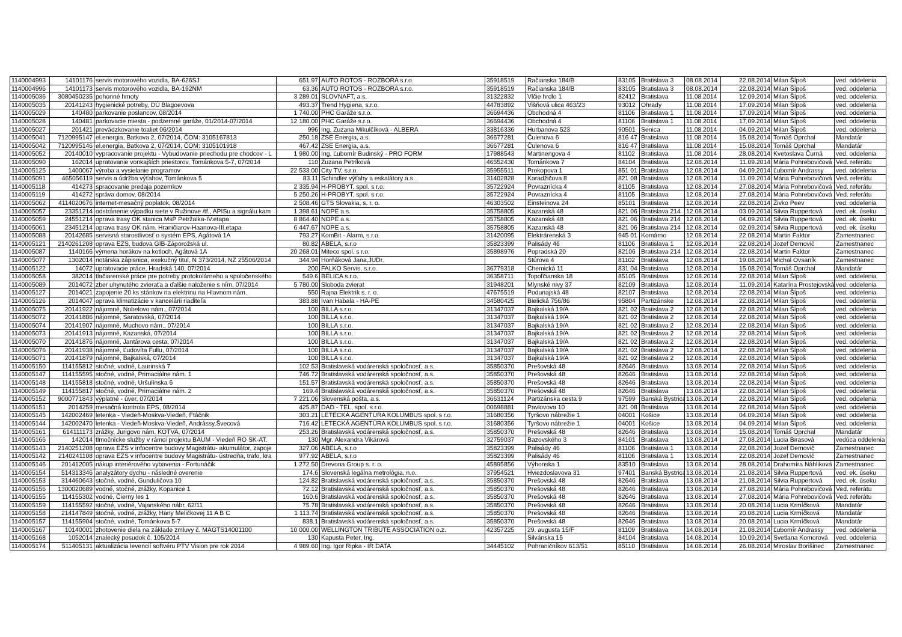| 1140004993 | 14101176 | servis motorového vozidla, BA-626SJ | 651.97 | AUTO ROTOS - ROZBORA s.r.o. | 35918519 | Račianska 184/B | 83105 | Bratislava 3 | 08.08.2014 | 22.08.2014 | Milan Šípoš | ved. oddelenia |
| 1140004996 | 14101173 | servis motorového vozidla, BA-192NM | 63.36 | AUTO ROTOS - ROZBORA s.r.o. | 35918519 | Račianska 184/B | 83105 | Bratislava 3 | 08.08.2014 | 22.08.2014 | Milan Šípoš | ved. oddelenia |
| 1140005036 | 3080450235 | pohonné hmoty | 3 289.01 | SLOVNAFT, a.s. | 31322832 | Vlčie hrdlo 1 | 82412 | Bratislava | 11.08.2014 | 12.09.2014 | Milan Šípoš | ved. oddelenia |
| 1140005035 | 20141243 | hygienické potreby, DÚ Blagoevova | 493.37 | Trend Hygiena, s.r.o. | 44783892 | Višňová ulica 463/23 | 93012 | Ohrady | 11.08.2014 | 17.09.2014 | Milan Šípoš | ved. oddelenia |
| 1140005029 | 140480 | parkovanie poslancov, 08/2014 | 1 740.00 | PHC Garáže s.r.o. | 36694436 | Obchodná 4 | 81106 | Bratislava 1 | 11.08.2014 | 17.09.2014 | Milan Šípoš | ved. oddelenia |
| 1140005028 | 140481 | parkovacie miesta - podzemné garáže, 01/2014-07/2014 | 12 180.00 | PHC Garáže s.r.o. | 36694436 | Obchodná 4 | 81106 | Bratislava 1 | 11.08.2014 | 17.09.2014 | Milan Šípoš | ved. oddelenia |
| 1140005027 | 201421 | prevádzkovanie toaliet 06/2014 | 996 | Ing. Zuzana Mikulčíková - ALBERA | 33816336 | Hurbanova 523 | 90501 | Senica | 11.08.2014 | 04.09.2014 | Milan Šípoš | ved. oddelenia |
| 1140005041 | 7120995147 | el.energia, Batkova 2, 07/2014, ČOM: 3105167813 | 250.18 | ZSE Energia, a.s. | 36677281 | Čulenova 6 | 816 47 | Bratislava | 11.08.2014 | 15.08.2014 | Tomáš Oprchal | Mandatár |
| 1140005042 | 7120995146 | el.energia, Batkova 2, 07/2014, ČOM: 3105101918 | 467.42 | ZSE Energia, a.s. | 36677281 | Čulenova 6 | 816 47 | Bratislava | 11.08.2014 | 15.08.2014 | Tomáš Oprchal | Mandatár |
| 1140005052 | 20140010 | vypracovanie projektu - Vybudovanie priechodu pre chodcov - L | 1 980.00 | Ing. Ľubomír Budinský - PRO FORM | 17988543 | Martinengova 4 | 81102 | Bratislava | 11.08.2014 | 28.08.2014 | Kvetoslava Čurná | ved. oddelenia |
| 1140005090 | 162014 | upratovanie vonkajších priestorov, Tománkova 5-7, 07/2014 | 110 | Zuzana Petríková | 46552430 | Tománkova 7 | 84104 | Bratislava | 12.08.2014 | 11.09.2014 | Mária Pohrebovičová | Ved. referátu |
| 1140005125 | 1400067 | výroba a vysielanie programov | 22 533.00 | City TV, s.r.o. | 35955511 | Prokopova 1 | 851 01 | Bratislava | 12.08.2014 | 04.09.2014 | Ľubomír Andrassy | ved. oddelenia |
| 1140005091 | 465056119 | servis a údržba výťahov, Tománkova 5 | 83.11 | Schindler výťahy a eskalátory a.s. | 31402828 | Karadžičova 8 | 821 08 | Bratislava | 12.08.2014 | 11.09.2014 | Mária Pohrebovičová | Ved. referátu |
| 1140005118 | 414273 | spracovanie predaja pozemkov | 2 335.94 | H-PROBYT, spol. s r.o. | 35722924 | Povraznícka 4 | 81105 | Bratislava | 12.08.2014 | 27.08.2014 | Mária Pohrebovičová | Ved. referátu |
| 1140005119 | 414272 | správa domov, 08/2014 | 5 250.26 | H-PROBYT, spol. s r.o. | 35722924 | Povraznícka 4 | 81105 | Bratislava | 12.08.2014 | 27.08.2014 | Mária Pohrebovičová | Ved. referátu |
| 1140005062 | 4114020676 | internet-mesačný poplatok, 08/2014 | 2 508.46 | GTS Slovakia, s. r. o. | 46303502 | Einsteinova 24 | 85101 | Bratislava | 12.08.2014 | 22.08.2014 | Živko Peev | ved. oddelenia |
| 1140005057 | 23351214 | odstránenie výpadku siete v Ružinove /tf., APISu a signálu kam | 1 398.61 | NOPE a.s. | 35758805 | Kazanská 48 | 821 06 | Bratislava 214 | 12.08.2014 | 03.09.2014 | Silvia Ruppertová | ved. ek. úseku |
| 1140005059 | 24551214 | oprava trasy OK stanica MsP Petržalka-IV.etapa | 8 864.40 | NOPE a.s. | 35758805 | Kazanská 48 | 821 06 | Bratislava 214 | 12.08.2014 | 04.09.2014 | Silvia Ruppertová | ved. ek. úseku |
| 1140005061 | 23451214 | oprava trasy OK nám. Hraničiarov-Haanova-III.etapa | 6 447.67 | NOPE a.s. | 35758805 | Kazanská 48 | 821 06 | Bratislava 214 | 12.08.2014 | 02.09.2014 | Silvia Ruppertová | ved. ek. úseku |
| 1140005088 | 20142685 | servisná starostlivosť o systém EPS, Agátová 1A | 793.27 | KomBit - Alarm, s.r.o. | 31420095 | Elektrárenská 3 | 945 01 | Komárno | 12.08.2014 | 22.08.2014 | Martin Faktor | Zamestnanec |
| 1140005121 | 2140261208 | oprava EZS, budova GIB-Záporožská ul. | 80.82 | ABELA, s.r.o | 35823399 | Palisády 46 | 81106 | Bratislava 1 | 12.08.2014 | 22.08.2014 | Jozef Demovič | Zamestnanec |
| 1140005087 | 1140166 | výmena horákov na kotloch, Agátová 1A | 20 268.01 | Miteco spol. s r.o. | 35898976 | Popradská 20 | 82106 | Bratislava 214 | 12.08.2014 | 22.08.2014 | Martin Faktor | Zamestnanec |
| 1140005077 | 1302014 | notárska zápisnica, exekučný titul, N 373/2014, NZ 25506/2014 | 344.94 | Horňáková Jana,JUDr. | | Štúrova 4 | 81102 | Bratislava | 12.08.2014 | 19.08.2014 | Michal Ovsaník | Zamestnanec |
| 1140005122 | 14072 | upratovacie práce, Hradská 140, 07/2014 | 200 | FALKO Servis, s.r.o. | 36779318 | Chemická 11 | 831 04 | Bratislava | 12.08.2014 | 15.08.2014 | Tomáš Oprchal | Mandatár |
| 1140005058 | 382014 | tlačiarenské práce pre potreby protokolárneho a spoločenského | 549.6 | BELICA s.r.o. | 36358711 | Topoľčianska 18 | 85105 | Bratislava | 12.08.2014 | 22.08.2014 | Milan Šípoš | ved. oddelenia |
| 1140005089 | 2014072 | zber uhynutého zvieraťa a ďalšie naloženie s ním, 07/2014 | 5 780.00 | Sloboda zvierat | 31948201 | Mlynské nivy 37 | 82109 | Bratislava | 12.08.2014 | 11.09.2014 | Katarína Prostejovská | ved. oddelenia |
| 1140005127 | 2014021 | zapojenie 20 ks stánkov na elektrinu na Hlavnom nám. | 550 | Rajna Elektrik s. r. o. | 47675519 | Podunajská 48 | 82107 | Bratislava | 12.08.2014 | 22.08.2014 | Milan Šípoš | ved. oddelenia |
| 1140005126 | 2014047 | oprava klimatizácie v kancelárii riaditeľa | 383.88 | Ivan Habala - HA-PE | 34580425 | Bielická 756/86 | 95804 | Partizánske | 12.08.2014 | 22.08.2014 | Milan Šípoš | ved. oddelenia |
| 1140005075 | 20141922 | nájomné, Nobelovo nám., 07/2014 | 100 | BILLA s.r.o. | 31347037 | Bajkalská 19/A | 821 02 | Bratislava 2 | 12.08.2014 | 22.08.2014 | Milan Šípoš | ved. oddelenia |
| 1140005072 | 20141886 | nájomné, Saratovská, 07/2014 | 100 | BILLA s.r.o. | 31347037 | Bajkalská 19/A | 821 02 | Bratislava 2 | 12.08.2014 | 22.08.2014 | Milan Šípoš | ved. oddelenia |
| 1140005074 | 20141907 | nájomné, Muchovo nám., 07/2014 | 100 | BILLA s.r.o. | 31347037 | Bajkalská 19/A | 821 02 | Bratislava 2 | 12.08.2014 | 22.08.2014 | Milan Šípoš | ved. oddelenia |
| 1140005073 | 20141913 | nájomné, Kazanská, 07/2014 | 100 | BILLA s.r.o. | 31347037 | Bajkalská 19/A | 821 02 | Bratislava 2 | 12.08.2014 | 22.08.2014 | Milan Šípoš | ved. oddelenia |
| 1140005070 | 20141876 | nájomné, Jantárova cesta, 07/2014 | 100 | BILLA s.r.o. | 31347037 | Bajkalská 19/A | 821 02 | Bratislava 2 | 12.08.2014 | 22.08.2014 | Milan Šípoš | ved. oddelenia |
| 1140005076 | 20141938 | nájomné, Ľudovíta Fullu, 07/2014 | 100 | BILLA s.r.o. | 31347037 | Bajkalská 19/A | 821 02 | Bratislava 2 | 12.08.2014 | 22.08.2014 | Milan Šípoš | ved. oddelenia |
| 1140005071 | 20141879 | nájomné, Bajkalská, 07/2014 | 100 | BILLA s.r.o. | 31347037 | Bajkalská 19/A | 821 02 | Bratislava 2 | 12.08.2014 | 22.08.2014 | Milan Šípoš | ved. oddelenia |
| 1140005150 | 114155812 | stočné, vodné, Laurinská 7 | 102.53 | Bratislavská vodárenská spoločnosť, a.s. | 35850370 | Prešovská 48 | 82646 | Bratislava | 13.08.2014 | 22.08.2014 | Milan Šípoš | ved. oddelenia |
| 1140005147 | 114155595 | stočné, vodné, Primaciálne nám. 1 | 746.72 | Bratislavská vodárenská spoločnosť, a.s. | 35850370 | Prešovská 48 | 82646 | Bratislava | 13.08.2014 | 22.08.2014 | Milan Šípoš | ved. oddelenia |
| 1140005148 | 114155818 | stočné, vodné, Uršulínska 6 | 151.57 | Bratislavská vodárenská spoločnosť, a.s. | 35850370 | Prešovská 48 | 82646 | Bratislava | 13.08.2014 | 22.08.2014 | Milan Šípoš | ved. oddelenia |
| 1140005149 | 114155817 | stočné, vodné, Primaciálne nám. 2 | 169.4 | Bratislavská vodárenská spoločnosť, a.s. | 35850370 | Prešovská 48 | 82646 | Bratislava | 13.08.2014 | 22.08.2014 | Milan Šípoš | ved. oddelenia |
| 1140005152 | 9000771843 | výplatné - úver, 07/2014 | 7 221.06 | Slovenská pošta, a.s. | 36631124 | Partizánska cesta 9 | 97599 | Banská Bystrica | 13.08.2014 | 22.08.2014 | Milan Šípoš | ved. oddelenia |
| 1140005151 | 2014259 | mesačná kontrola EPS, 08/2014 | 425.87 | DAD - TEL, spol. s r.o. | 00698881 | Pavlovova 10 | 821 08 | Bratislava | 13.08.2014 | 22.08.2014 | Milan Šípoš | ved. oddelenia |
| 1140005145 | 142002469 | letenka - Viedeň-Moskva-Viedeň, Ftáčnik | 303.21 | LETECKÁ AGENTÚRA KOLUMBUS spol. s r.o. | 31680356 | Tyršovo nábrežie 1 | 04001 | Košice | 13.08.2014 | 04.09.2014 | Milan Šípoš | ved. oddelenia |
| 1140005144 | 142002470 | letenka - Viedeň-Moskva-Viedeň, Andrássy,Švecová | 716.42 | LETECKÁ AGENTÚRA KOLUMBUS spol. s r.o. | 31680356 | Tyršovo nábrežie 1 | 04001 | Košice | 13.08.2014 | 04.09.2014 | Milan Šípoš | ved. oddelenia |
| 1140005161 | 614111173 | zrážky, Jurigovo nám. KOTVA, 07/2014 | 253.26 | Bratislavská vodárenská spoločnosť, a.s. | 35850370 | Prešovská 48 | 82646 | Bratislava | 13.08.2014 | 15.08.2014 | Tomáš Oprchal | Mandatár |
| 1140005166 | 142014 | tlmočnícke služby v rámci projektu BAUM - Viedeň RO SK-AT. | 130 | Mgr. Alexandra Vikárová | 32759037 | Bazovského 3 | 84101 | Bratislava | 13.08.2014 | 27.08.2014 | Lucia Birasová | vedúca oddelenia |
| 1140005143 | 2140251208 | oprava EZS v infocentre budovy Magistrátu- akumulátor, zapoje | 327.06 | ABELA, s.r.o | 35823399 | Palisády 46 | 81106 | Bratislava 1 | 13.08.2014 | 22.08.2014 | Jozef Demovič | Zamestnanec |
| 1140005142 | 2140241108 | oprava EZS v infocentre budovy Magistrátu- ústredňa, trafo, kra | 977.92 | ABELA, s.r.o | 35823399 | Palisády 46 | 81106 | Bratislava 1 | 13.08.2014 | 22.08.2014 | Jozef Demovič | Zamestnanec |
| 1140005146 | 201412005 | nákup interiérového vybavenia - Fortunáčik | 1 272.50 | Drevona Group s. r. o. | 45895856 | Výhonska 1 | 83510 | Bratislava | 13.08.2014 | 28.08.2014 | Drahomíra Náhliková | Zamestnanec |
| 1140005154 | 514313346 | analyzátory dychu - následné overenie | 174.6 | Slovenská legálna metrológia, n.o. | 37954521 | Hviezdoslavova 31 | 97401 | Banská Bystrica | 13.08.2014 | 21.08.2014 | Silvia Ruppertová | ved. ek. úseku |
| 1140005153 | 314460643 | stočné, vodné, Gunduličova 10 | 124.82 | Bratislavská vodárenská spoločnosť, a.s. | 35850370 | Prešovská 48 | 82646 | Bratislava | 13.08.2014 | 21.08.2014 | Silvia Ruppertová | ved. ek. úseku |
| 1140005156 | 1300020689 | vodné, stočné, zrážky, Kopanice 1 | 72.12 | Bratislavská vodárenská spoločnosť, a.s. | 35850370 | Prešovská 48 | 82646 | Bratislava | 13.08.2014 | 27.08.2014 | Mária Pohrebovičová | Ved. referátu |
| 1140005155 | 114155302 | vodné, Čierny les 1 | 160.6 | Bratislavská vodárenská spoločnosť, a.s. | 35850370 | Prešovská 48 | 82646 | Bratislava | 13.08.2014 | 27.08.2014 | Mária Pohrebovičová | Ved. referátu |
| 1140005159 | 114155592 | stočné, vodné, Vajanského nábr. 62/11 | 75.78 | Bratislavská vodárenská spoločnosť, a.s. | 35850370 | Prešovská 48 | 82646 | Bratislava | 13.08.2014 | 20.08.2014 | Lucia Krmíčková | Mandatár |
| 1140005158 | 214147849 | stočné, vodné, zrážky, Hany Meličkovej 11 A B C | 1 113.74 | Bratislavská vodárenská spoločnosť, a.s. | 35850370 | Prešovská 48 | 82646 | Bratislava | 13.08.2014 | 20.08.2014 | Lucia Krmíčková | Mandatár |
| 1140005157 | 114155904 | stočné, vodné, Tománkova 5-7 | 838.1 | Bratislavská vodárenská spoločnosť, a.s. | 35850370 | Prešovská 48 | 82646 | Bratislava | 13.08.2014 | 20.08.2014 | Lucia Krmíčková | Mandatár |
| 1140005167 | 10140001 | zhotovenie diela na základe zmluvy č. MAGTS14001100 | 10 000.00 | WELLINGTON TRIBUTE ASSOCIATION o.z. | 42357225 | 29. augusta 15/F | 81109 | Bratislava | 14.08.2014 | 21.08.2014 | Ľubomír Andrassy | ved. oddelenia |
| 1140005168 | 1052014 | znalecký posudok č. 105/2014 | 130 | Kapusta Peter, Ing. | | Silvánska 15 | 84104 | Bratislava | 14.08.2014 | 10.09.2014 | Svetlana Komorová | ved. oddelenia |
| 1140005174 | 511405131 | aktualizácia levencií softvéru PTV Vision pre rok 2014 | 4 989.60 | Ing. Igor Ripka - IR DATA | 34445102 | Pohraničníkov 613/51 | 85110 | Bratislava | 14.08.2014 | 26.08.2014 | Miroslav Borišinec | Zamestnanec |